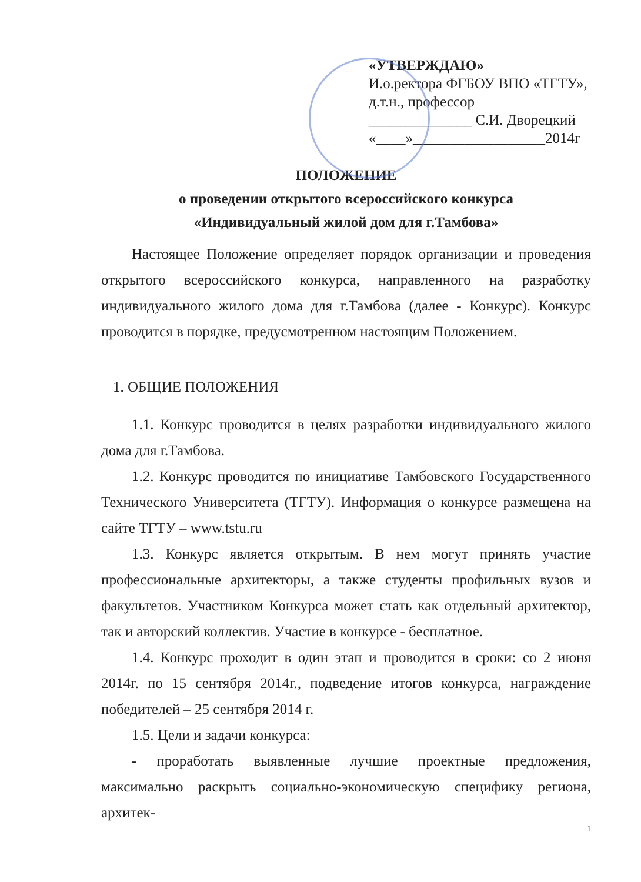«УТВЕРЖДАЮ»
И.о.ректора ФГБОУ ВПО «ТГТУ»,
д.т.н., профессор
______________ С.И. Дворецкий
«____»__________________2014г
ПОЛОЖЕНИЕ
о проведении открытого всероссийского конкурса
«Индивидуальный жилой дом для г.Тамбова»
Настоящее Положение определяет порядок организации и проведения открытого всероссийского конкурса, направленного на разработку индивидуального жилого дома для г.Тамбова (далее - Конкурс). Конкурс проводится в порядке, предусмотренном настоящим Положением.
1. ОБЩИЕ ПОЛОЖЕНИЯ
1.1. Конкурс проводится в целях разработки индивидуального жилого дома для г.Тамбова.
1.2. Конкурс проводится по инициативе Тамбовского Государственного Технического Университета (ТГТУ). Информация о конкурсе размещена на сайте ТГТУ – www.tstu.ru
1.3. Конкурс является открытым. В нем могут принять участие профессиональные архитекторы, а также студенты профильных вузов и факультетов. Участником Конкурса может стать как отдельный архитектор, так и авторский коллектив. Участие в конкурсе - бесплатное.
1.4. Конкурс проходит в один этап и проводится в сроки: со 2 июня 2014г. по 15 сентября 2014г., подведение итогов конкурса, награждение победителей – 25 сентября 2014 г.
1.5. Цели и задачи конкурса:
- проработать выявленные лучшие проектные предложения, максимально раскрыть социально-экономическую специфику региона, архитек-
1